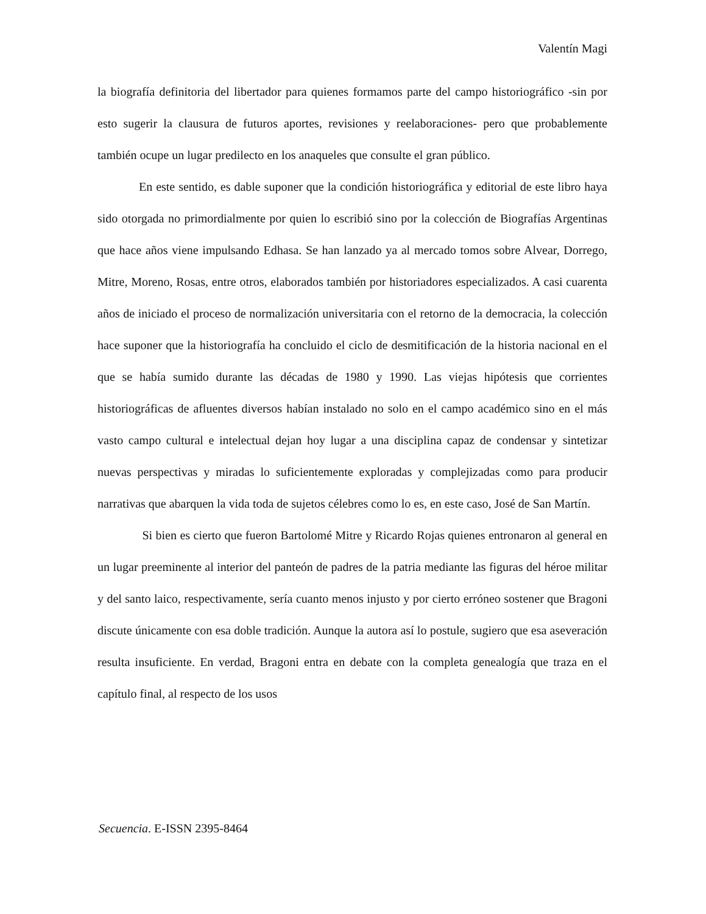Valentín Magi
la biografía definitoria del libertador para quienes formamos parte del campo historiográfico -sin por esto sugerir la clausura de futuros aportes, revisiones y reelaboraciones- pero que probablemente también ocupe un lugar predilecto en los anaqueles que consulte el gran público.
En este sentido, es dable suponer que la condición historiográfica y editorial de este libro haya sido otorgada no primordialmente por quien lo escribió sino por la colección de Biografías Argentinas que hace años viene impulsando Edhasa. Se han lanzado ya al mercado tomos sobre Alvear, Dorrego, Mitre, Moreno, Rosas, entre otros, elaborados también por historiadores especializados. A casi cuarenta años de iniciado el proceso de normalización universitaria con el retorno de la democracia, la colección hace suponer que la historiografía ha concluido el ciclo de desmitificación de la historia nacional en el que se había sumido durante las décadas de 1980 y 1990. Las viejas hipótesis que corrientes historiográficas de afluentes diversos habían instalado no solo en el campo académico sino en el más vasto campo cultural e intelectual dejan hoy lugar a una disciplina capaz de condensar y sintetizar nuevas perspectivas y miradas lo suficientemente exploradas y complejizadas como para producir narrativas que abarquen la vida toda de sujetos célebres como lo es, en este caso, José de San Martín.
Si bien es cierto que fueron Bartolomé Mitre y Ricardo Rojas quienes entronaron al general en un lugar preeminente al interior del panteón de padres de la patria mediante las figuras del héroe militar y del santo laico, respectivamente, sería cuanto menos injusto y por cierto erróneo sostener que Bragoni discute únicamente con esa doble tradición. Aunque la autora así lo postule, sugiero que esa aseveración resulta insuficiente. En verdad, Bragoni entra en debate con la completa genealogía que traza en el capítulo final, al respecto de los usos
Secuencia. E-ISSN 2395-8464